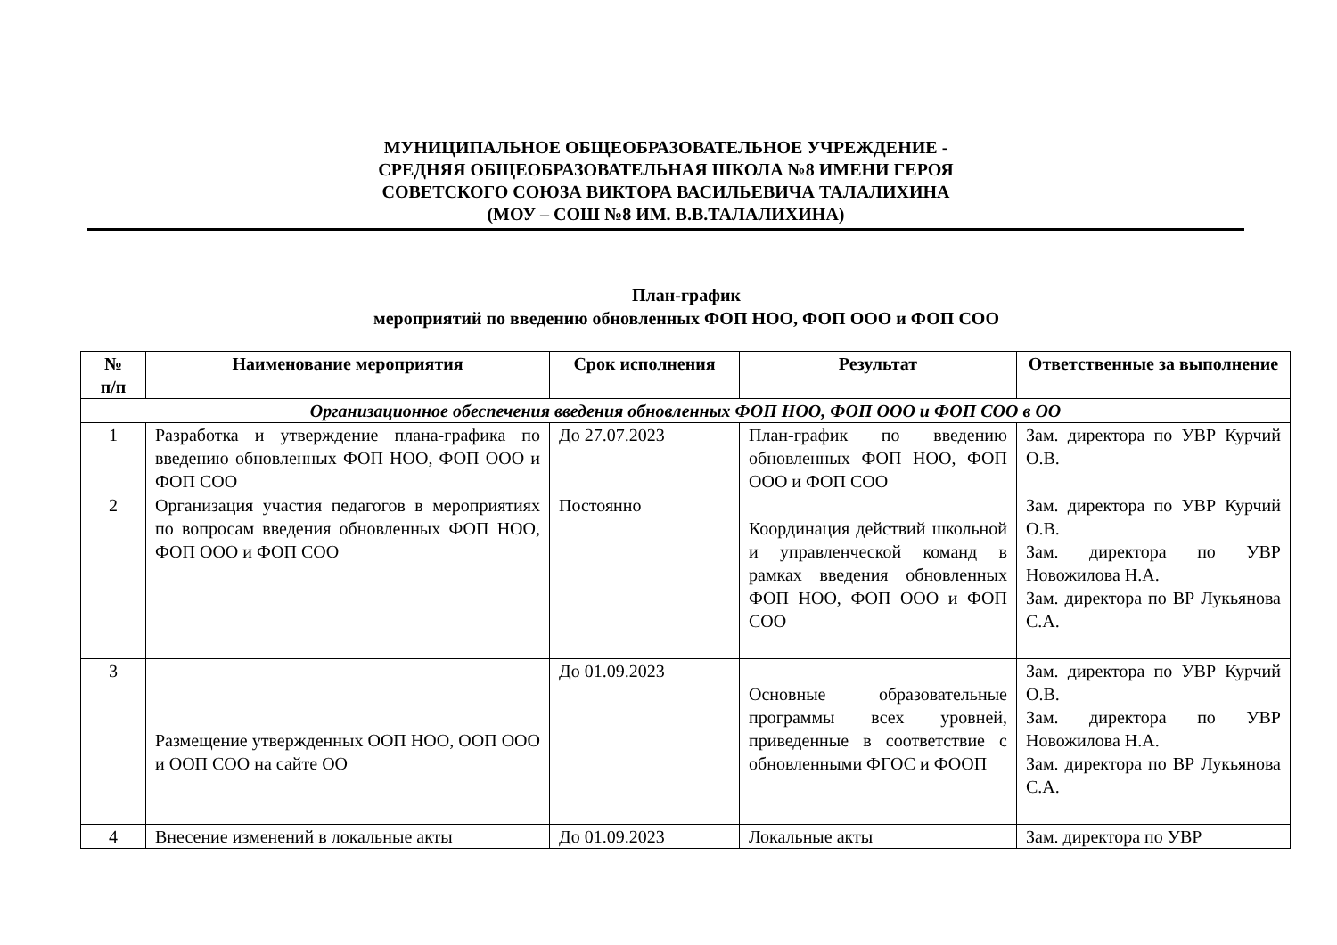МУНИЦИПАЛЬНОЕ ОБЩЕОБРАЗОВАТЕЛЬНОЕ УЧРЕЖДЕНИЕ -
СРЕДНЯЯ ОБЩЕОБРАЗОВАТЕЛЬНАЯ ШКОЛА №8 ИМЕНИ ГЕРОЯ
СОВЕТСКОГО СОЮЗА ВИКТОРА ВАСИЛЬЕВИЧА ТАЛАЛИХИНА
(МОУ – СОШ №8 ИМ. В.В.ТАЛАЛИХИНА)
План-график
мероприятий по введению обновленных ФОП НОО, ФОП ООО и ФОП СОО
| № п/п | Наименование мероприятия | Срок исполнения | Результат | Ответственные за выполнение |
| --- | --- | --- | --- | --- |
| Организационное обеспечения введения обновленных ФОП НОО, ФОП ООО и ФОП СОО в ОО | | | | |
| 1 | Разработка и утверждение плана-графика по введению обновленных ФОП НОО, ФОП ООО и ФОП СОО | До 27.07.2023 | План-график по введению обновленных ФОП НОО, ФОП ООО и ФОП СОО | Зам. директора по УВР Курчий О.В. |
| 2 | Организация участия педагогов в мероприятиях по вопросам введения обновленных ФОП НОО, ФОП ООО и ФОП СОО | Постоянно | Координация действий школьной и управленческой команд в рамках введения обновленных ФОП НОО, ФОП ООО и ФОП СОО | Зам. директора по УВР Курчий О.В. Зам. директора по УВР Новожилова Н.А. Зам. директора по ВР Лукьянова С.А. |
| 3 | Размещение утвержденных ООП НОО, ООП ООО и ООП СОО на сайте ОО | До 01.09.2023 | Основные образовательные программы всех уровней, приведенные в соответствие с обновленными ФГОС и ФООП | Зам. директора по УВР Курчий О.В. Зам. директора по УВР Новожилова Н.А. Зам. директора по ВР Лукьянова С.А. |
| 4 | Внесение изменений в локальные акты | До 01.09.2023 | Локальные акты | Зам. директора по УВР |